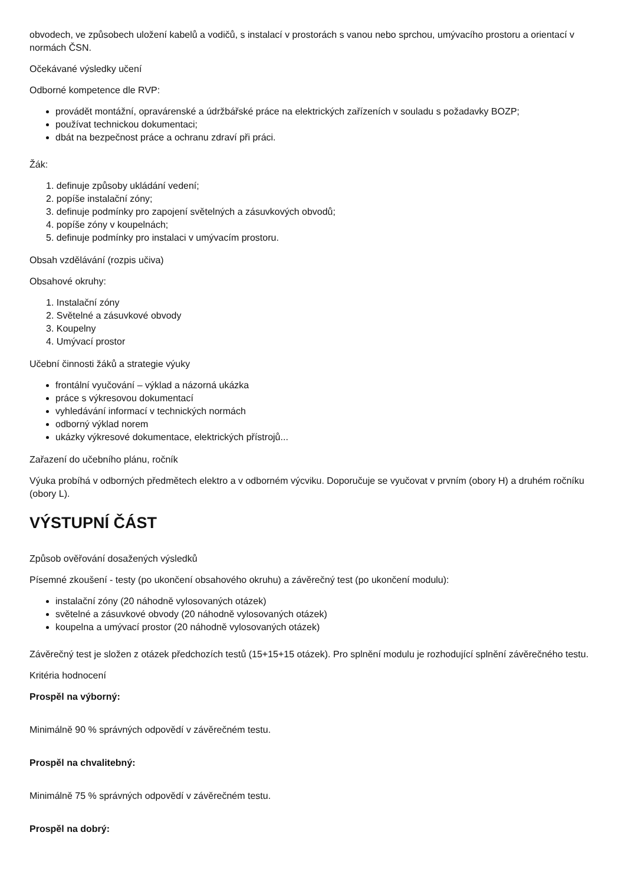obvodech, ve způsobech uložení kabelů a vodičů, s instalací v prostorách s vanou nebo sprchou, umývacího prostoru a orientací v normách ČSN.
Očekávané výsledky učení
Odborné kompetence dle RVP:
provádět montážní, opravárenské a údržbářské práce na elektrických zařízeních v souladu s požadavky BOZP;
používat technickou dokumentaci;
dbát na bezpečnost práce a ochranu zdraví při práci.
Žák:
1. definuje způsoby ukládání vedení;
2. popíše instalační zóny;
3. definuje podmínky pro zapojení světelných a zásuvkových obvodů;
4. popíše zóny v koupelnách;
5. definuje podmínky pro instalaci v umývacím prostoru.
Obsah vzdělávání (rozpis učiva)
Obsahové okruhy:
1. Instalační zóny
2. Světelné a zásuvkové obvody
3. Koupelny
4. Umývací prostor
Učební činnosti žáků a strategie výuky
frontální vyučování – výklad a názorná ukázka
práce s výkresovou dokumentací
vyhledávání informací v technických normách
odborný výklad norem
ukázky výkresové dokumentace, elektrických přístrojů...
Zařazení do učebního plánu, ročník
Výuka probíhá v odborných předmětech elektro a v odborném výcviku. Doporučuje se vyučovat v prvním (obory H) a druhém ročníku (obory L).
VÝSTUPNÍ ČÁST
Způsob ověřování dosažených výsledků
Písemné zkoušení - testy (po ukončení obsahového okruhu) a závěrečný test (po ukončení modulu):
instalační zóny (20 náhodně vylosovaných otázek)
světelné a zásuvkové obvody (20 náhodně vylosovaných otázek)
koupelna a umývací prostor (20 náhodně vylosovaných otázek)
Závěrečný test je složen z otázek předchozích testů (15+15+15 otázek). Pro splnění modulu je rozhodující splnění závěrečného testu.
Kritéria hodnocení
Prospěl na výborný:
Minimálně 90 % správných odpovědí v závěrečném testu.
Prospěl na chvalitebný:
Minimálně 75 % správných odpovědí v závěrečném testu.
Prospěl na dobrý: